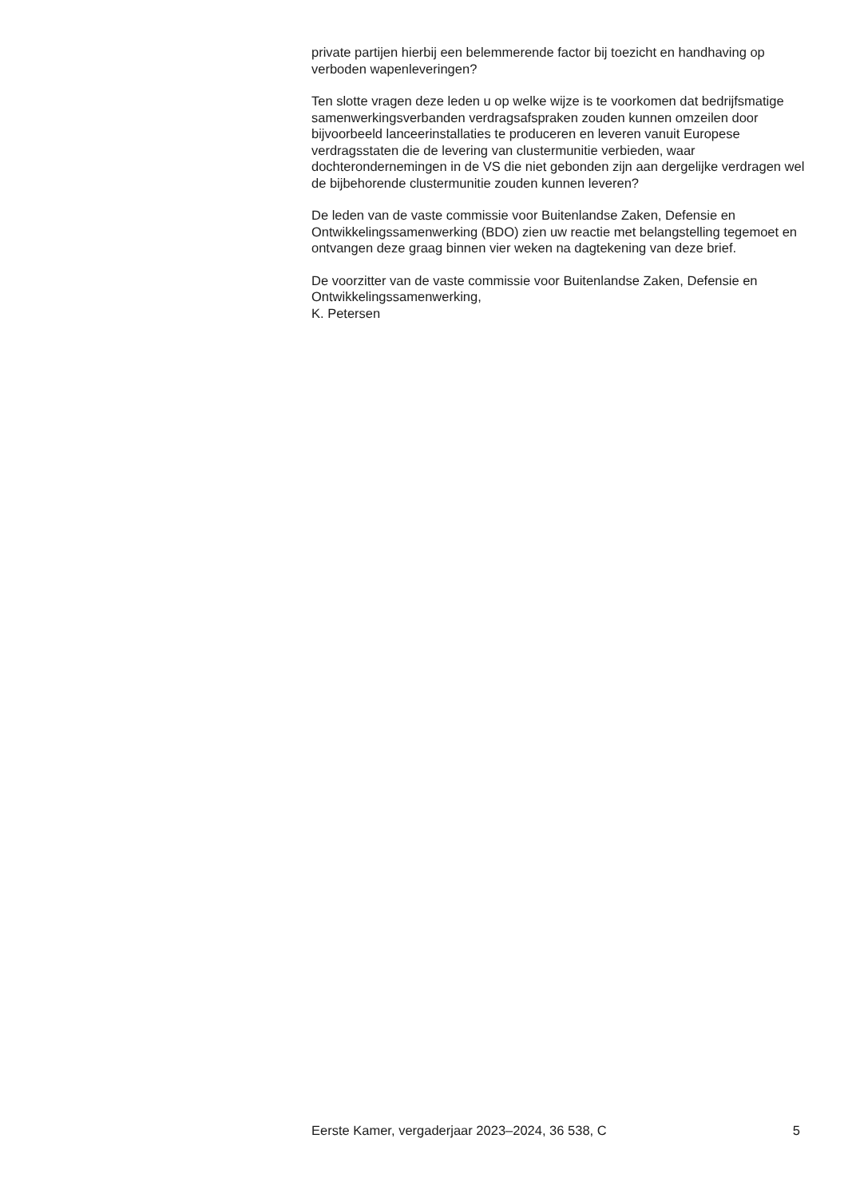private partijen hierbij een belemmerende factor bij toezicht en handhaving op verboden wapenleveringen?
Ten slotte vragen deze leden u op welke wijze is te voorkomen dat bedrijfsmatige samenwerkingsverbanden verdragsafspraken zouden kunnen omzeilen door bijvoorbeeld lanceerinstallaties te produceren en leveren vanuit Europese verdragsstaten die de levering van clustermunitie verbieden, waar dochterondernemingen in de VS die niet gebonden zijn aan dergelijke verdragen wel de bijbehorende clustermunitie zouden kunnen leveren?
De leden van de vaste commissie voor Buitenlandse Zaken, Defensie en Ontwikkelingssamenwerking (BDO) zien uw reactie met belangstelling tegemoet en ontvangen deze graag binnen vier weken na dagtekening van deze brief.
De voorzitter van de vaste commissie voor Buitenlandse Zaken, Defensie en Ontwikkelingssamenwerking,
K. Petersen
Eerste Kamer, vergaderjaar 2023–2024, 36 538, C 5